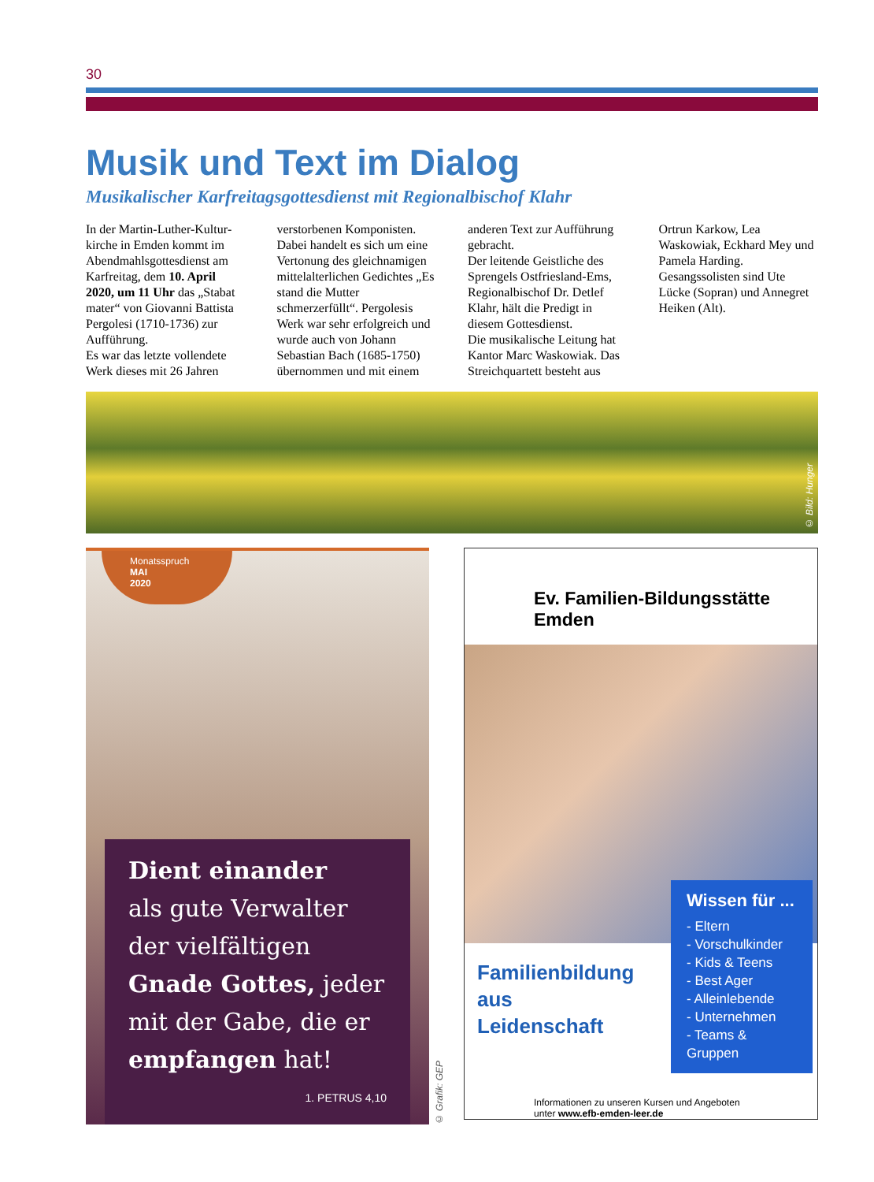30
Musik und Text im Dialog
Musikalischer Karfreitagsgottesdienst mit Regionalbischof Klahr
In der Martin-Luther-Kultur­kirche in Emden kommt im Abendmahlsgottesdienst am Karfreitag, dem 10. April 2020, um 11 Uhr das „Stabat mater“ von Giovanni Battista Pergolesi (1710-1736) zur Aufführung.
Es war das letzte vollendete Werk dieses mit 26 Jahren verstorbenen Komponisten.
Dabei handelt es sich um eine Vertonung des gleichnamigen mittelalterlichen Gedichtes „Es stand die Mutter schmerzerfüllt“. Pergolesis Werk war sehr erfolgreich und wurde auch von Johann Sebastian Bach (1685-1750) übernommen und mit einem anderen Text zur Aufführung gebracht.
Der leitende Geistliche des Sprengels Ostfriesland-Ems, Regionalbischof Dr. Detlef Klahr, hält die Predigt in diesem Gottesdienst.
Die musikalische Leitung hat Kantor Marc Waskowiak. Das Streichquartett besteht aus Ortrun Karkow, Lea Waskowiak, Eckhard Mey und Pamela Harding. Gesangssolisten sind Ute Lücke (Sopran) und Annegret Heiken (Alt).
© Bild: Hunger
Monatsspruch
MAI
2020
Dient einander
als gute Verwalter der vielfältigen Gnade Gottes, jeder mit der Gabe, die er empfangen hat!
1. PETRUS 4,10
© Grafik: GEP
Ev. Familien-Bildungsstätte Emden
Familienbildung
aus
Leidenschaft
Wissen für ...
- Eltern
- Vorschulkinder
- Kids & Teens
- Best Ager
- Alleinlebende
- Unternehmen
- Teams & Gruppen
Informationen zu unseren Kursen und Angeboten
unter www.efb-emden-leer.de